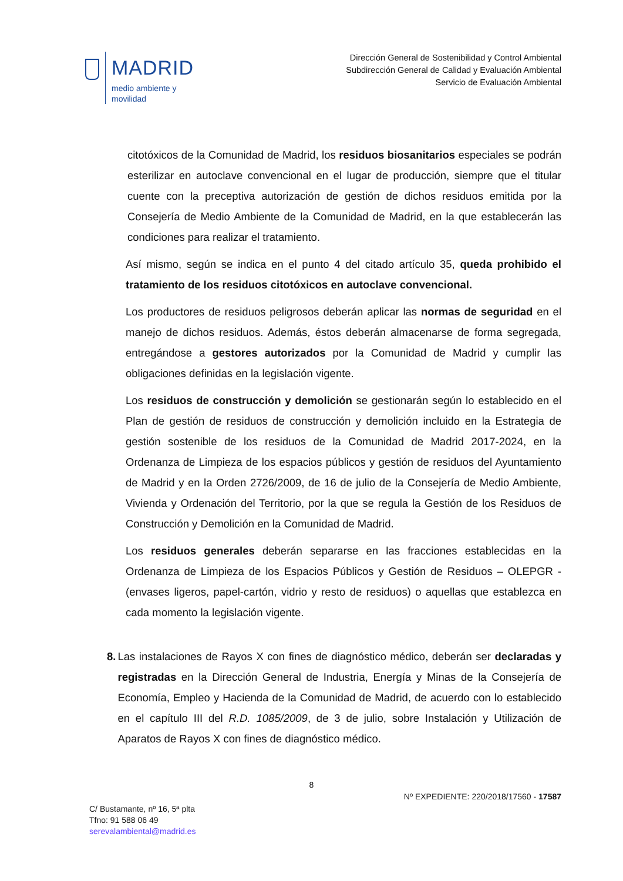MADRID
medio ambiente y
movilidad
Dirección General de Sostenibilidad y Control Ambiental
Subdirección General de Calidad y Evaluación Ambiental
Servicio de Evaluación Ambiental
citotóxicos de la Comunidad de Madrid, los residuos biosanitarios especiales se podrán esterilizar en autoclave convencional en el lugar de producción, siempre que el titular cuente con la preceptiva autorización de gestión de dichos residuos emitida por la Consejería de Medio Ambiente de la Comunidad de Madrid, en la que establecerán las condiciones para realizar el tratamiento.
Así mismo, según se indica en el punto 4 del citado artículo 35, queda prohibido el tratamiento de los residuos citotóxicos en autoclave convencional.
Los productores de residuos peligrosos deberán aplicar las normas de seguridad en el manejo de dichos residuos. Además, éstos deberán almacenarse de forma segregada, entregándose a gestores autorizados por la Comunidad de Madrid y cumplir las obligaciones definidas en la legislación vigente.
Los residuos de construcción y demolición se gestionarán según lo establecido en el Plan de gestión de residuos de construcción y demolición incluido en la Estrategia de gestión sostenible de los residuos de la Comunidad de Madrid 2017-2024, en la Ordenanza de Limpieza de los espacios públicos y gestión de residuos del Ayuntamiento de Madrid y en la Orden 2726/2009, de 16 de julio de la Consejería de Medio Ambiente, Vivienda y Ordenación del Territorio, por la que se regula la Gestión de los Residuos de Construcción y Demolición en la Comunidad de Madrid.
Los residuos generales deberán separarse en las fracciones establecidas en la Ordenanza de Limpieza de los Espacios Públicos y Gestión de Residuos – OLEPGR - (envases ligeros, papel-cartón, vidrio y resto de residuos) o aquellas que establezca en cada momento la legislación vigente.
8. Las instalaciones de Rayos X con fines de diagnóstico médico, deberán ser declaradas y registradas en la Dirección General de Industria, Energía y Minas de la Consejería de Economía, Empleo y Hacienda de la Comunidad de Madrid, de acuerdo con lo establecido en el capítulo III del R.D. 1085/2009, de 3 de julio, sobre Instalación y Utilización de Aparatos de Rayos X con fines de diagnóstico médico.
8
Nº EXPEDIENTE: 220/2018/17560 - 17587
C/ Bustamante, nº 16, 5ª plta
Tfno: 91 588 06 49
serevalambiental@madrid.es